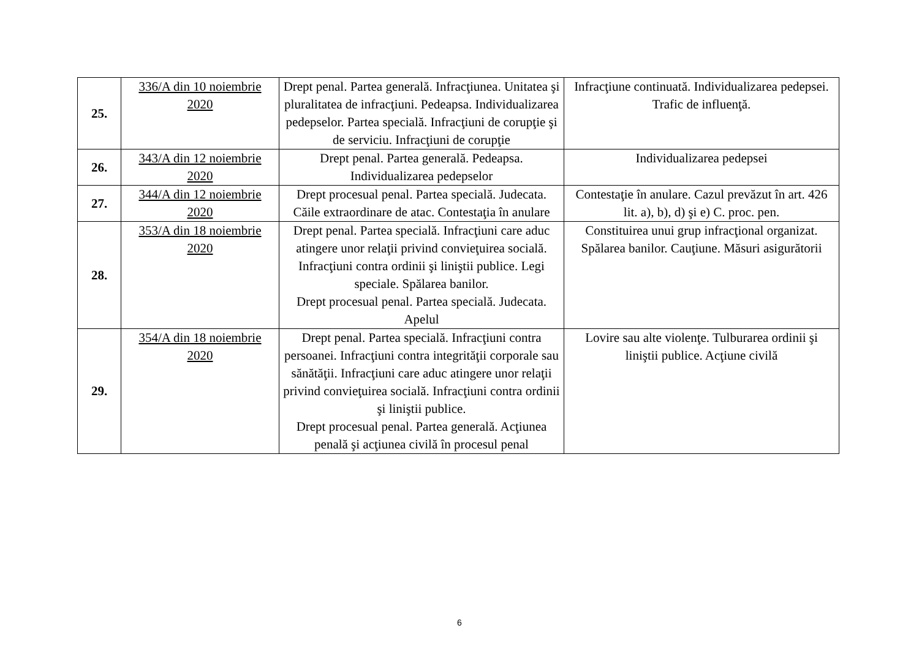| 25. | 336/A din 10 noiembrie 2020 | Drept penal. Partea generală. Infracţiunea. Unitatea şi pluralitatea de infracţiuni. Pedeapsa. Individualizarea pedepselor. Partea specială. Infracţiuni de corupţie şi de serviciu. Infracţiuni de corupţie | Infracţiune continuată. Individualizarea pedepsei. Trafic de influenţă. |
| 26. | 343/A din 12 noiembrie 2020 | Drept penal. Partea generală. Pedeapsa. Individualizarea pedepselor | Individualizarea pedepsei |
| 27. | 344/A din 12 noiembrie 2020 | Drept procesual penal. Partea specială. Judecata. Căile extraordinare de atac. Contestaţia în anulare | Contestaţie în anulare. Cazul prevăzut în art. 426 lit. a), b), d) şi e) C. proc. pen. |
| 28. | 353/A din 18 noiembrie 2020 | Drept penal. Partea specială. Infracţiuni care aduc atingere unor relaţii privind convieţuirea socială. Infracţiuni contra ordinii şi liniştii publice. Legi speciale. Spălarea banilor. Drept procesual penal. Partea specială. Judecata. Apelul | Constituirea unui grup infracţional organizat. Spălarea banilor. Cauţiune. Măsuri asigurătorii |
| 29. | 354/A din 18 noiembrie 2020 | Drept penal. Partea specială. Infracţiuni contra persoanei. Infracţiuni contra integrităţii corporale sau sănătăţii. Infracţiuni care aduc atingere unor relaţii privind convieţuirea socială. Infracţiuni contra ordinii şi liniştii publice. Drept procesual penal. Partea generală. Acţiunea penală şi acţiunea civilă în procesul penal | Lovire sau alte violenţe. Tulburarea ordinii şi liniştii publice. Acţiune civilă |
6